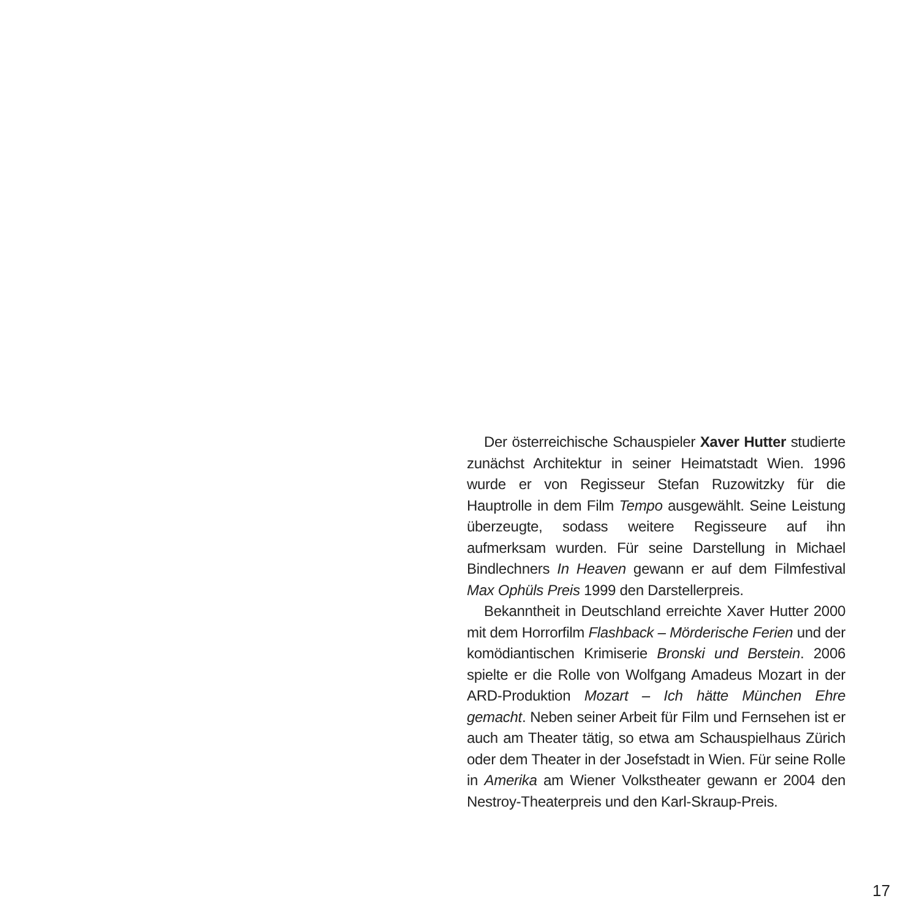Der österreichische Schauspieler Xaver Hutter studierte zunächst Architektur in seiner Heimatstadt Wien. 1996 wurde er von Regisseur Stefan Ruzowitzky für die Hauptrolle in dem Film Tempo ausgewählt. Seine Leistung überzeugte, sodass weitere Regisseure auf ihn aufmerksam wurden. Für seine Darstellung in Michael Bindlechners In Heaven gewann er auf dem Filmfestival Max Ophüls Preis 1999 den Darstellerpreis.
Bekanntheit in Deutschland erreichte Xaver Hutter 2000 mit dem Horrorfilm Flashback – Mörderische Ferien und der komödiantischen Krimiserie Bronski und Berstein. 2006 spielte er die Rolle von Wolfgang Amadeus Mozart in der ARD-Produktion Mozart – Ich hätte München Ehre gemacht. Neben seiner Arbeit für Film und Fernsehen ist er auch am Theater tätig, so etwa am Schauspielhaus Zürich oder dem Theater in der Josefstadt in Wien. Für seine Rolle in Amerika am Wiener Volkstheater gewann er 2004 den Nestroy-Theaterpreis und den Karl-Skraup-Preis.
17